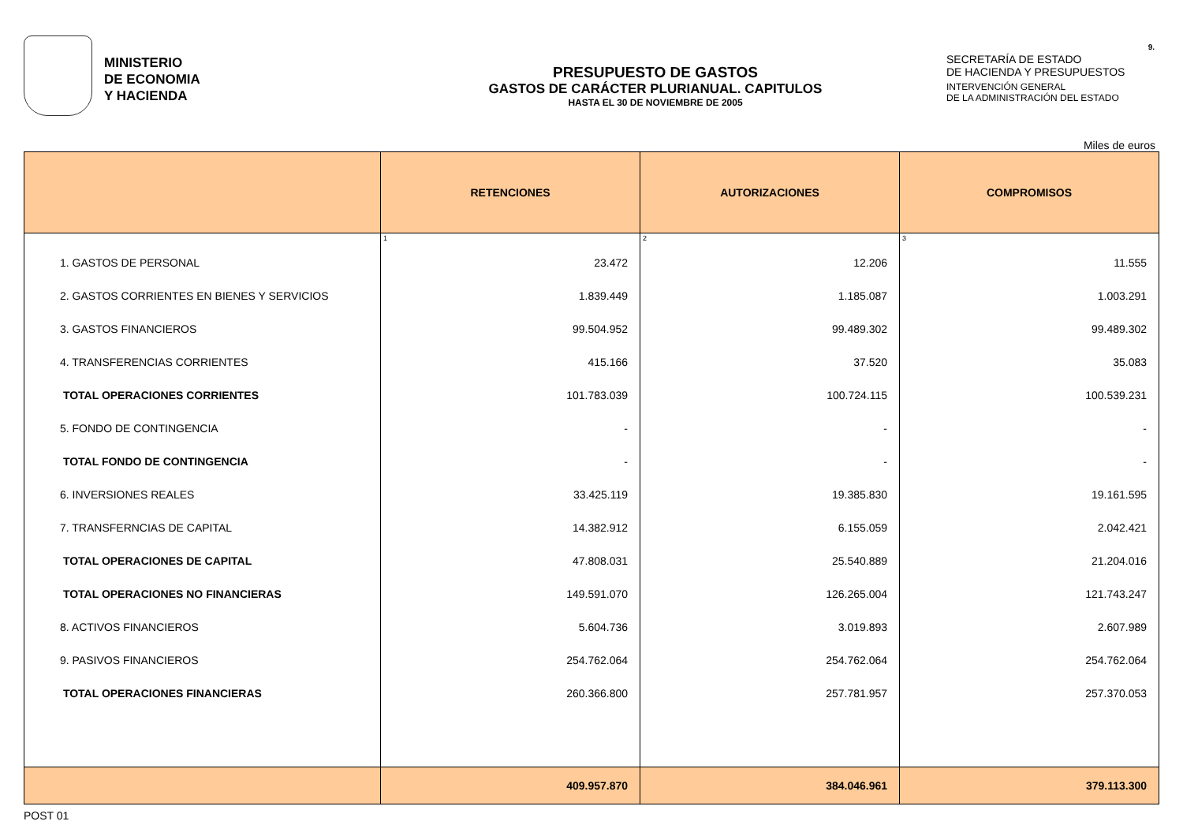MINISTERIO
DE ECONOMIA
Y HACIENDA
PRESUPUESTO DE GASTOS
GASTOS DE CARÁCTER PLURIANUAL. CAPITULOS
HASTA EL 30 DE NOVIEMBRE DE 2005
SECRETARÍA DE ESTADO
DE HACIENDA Y PRESUPUESTOS
INTERVENCIÓN GENERAL
DE LA ADMINISTRACIÓN DEL ESTADO
9.
Miles de euros
| | RETENCIONES | AUTORIZACIONES | COMPROMISOS |
| --- | --- | --- | --- |
| | 1 | 2 | 3 |
| 1. GASTOS DE PERSONAL | 23.472 | 12.206 | 11.555 |
| 2. GASTOS CORRIENTES EN BIENES Y SERVICIOS | 1.839.449 | 1.185.087 | 1.003.291 |
| 3. GASTOS FINANCIEROS | 99.504.952 | 99.489.302 | 99.489.302 |
| 4. TRANSFERENCIAS CORRIENTES | 415.166 | 37.520 | 35.083 |
| TOTAL OPERACIONES CORRIENTES | 101.783.039 | 100.724.115 | 100.539.231 |
| 5. FONDO DE CONTINGENCIA | - | - | - |
| TOTAL FONDO DE CONTINGENCIA | - | - | - |
| 6. INVERSIONES REALES | 33.425.119 | 19.385.830 | 19.161.595 |
| 7. TRANSFERNCIAS DE CAPITAL | 14.382.912 | 6.155.059 | 2.042.421 |
| TOTAL OPERACIONES DE CAPITAL | 47.808.031 | 25.540.889 | 21.204.016 |
| TOTAL OPERACIONES NO FINANCIERAS | 149.591.070 | 126.265.004 | 121.743.247 |
| 8. ACTIVOS FINANCIEROS | 5.604.736 | 3.019.893 | 2.607.989 |
| 9. PASIVOS FINANCIEROS | 254.762.064 | 254.762.064 | 254.762.064 |
| TOTAL OPERACIONES FINANCIERAS | 260.366.800 | 257.781.957 | 257.370.053 |
| | 409.957.870 | 384.046.961 | 379.113.300 |
POST 01